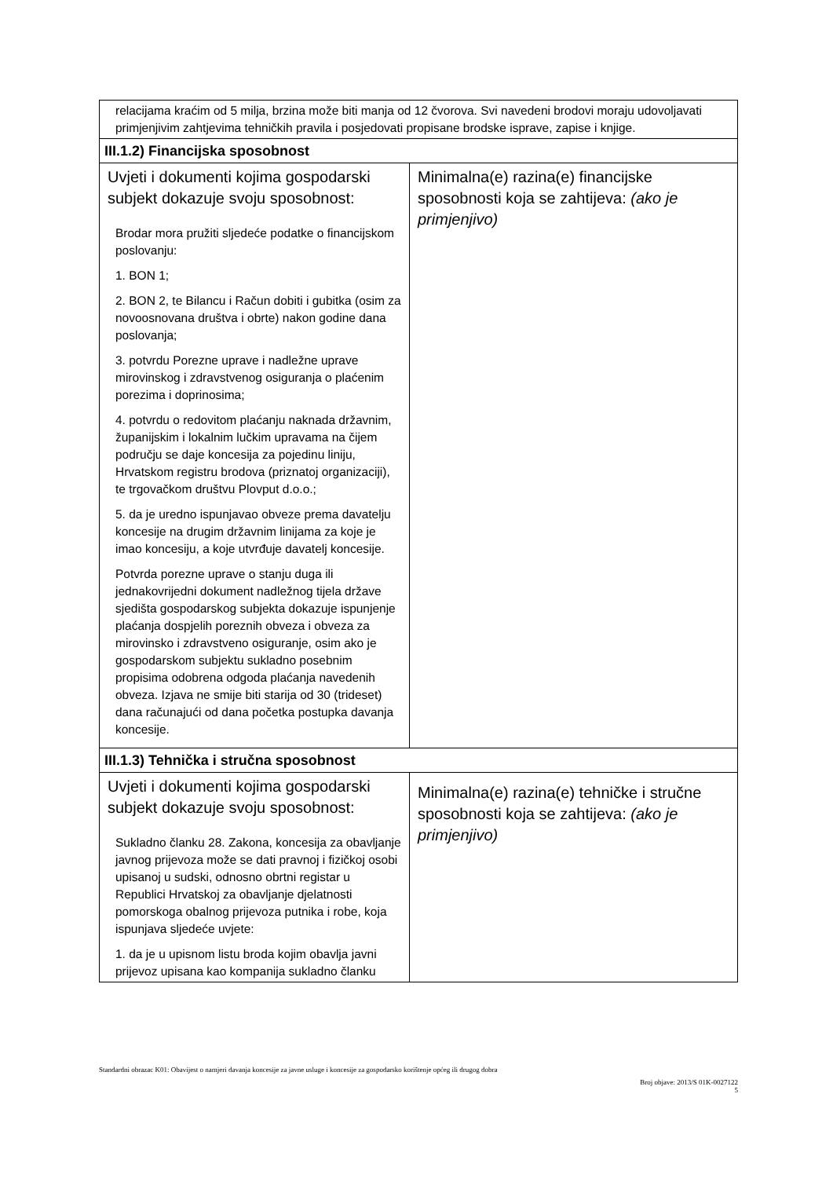| relacijama kraćim od 5 milja, brzina može biti manja od 12 čvorova. Svi navedeni brodovi moraju udovoljavati primjenjivim zahtjevima tehničkih pravila i posjedovati propisane brodske isprave, zapise i knjige. | |
| III.1.2) Financijska sposobnost | |
| Uvjeti i dokumenti kojima gospodarski subjekt dokazuje svoju sposobnost: Brodar mora pružiti sljedeće podatke o financijskom poslovanju: 1. BON 1; 2. BON 2, te Bilancu i Račun dobiti i gubitka (osim za novoosnovana društva i obrte) nakon godine dana poslovanja; 3. potvrdu Porezne uprave i nadležne uprave mirovinskog i zdravstvenog osiguranja o plaćenim porezima i doprinosima; 4. potvrdu o redovitom plaćanju naknada državnim, županijskim i lokalnim lučkim upravama na čijem području se daje koncesija za pojedinu liniju, Hrvatskom registru brodova (priznatoj organizaciji), te trgovačkom društvu Plovput d.o.o.; 5. da je uredno ispunjavao obveze prema davatelju koncesije na drugim državnim linijama za koje je imao koncesiju, a koje utvrđuje davatelj koncesije. Potvrda porezne uprave o stanju duga ili jednakovrijedni dokument nadležnog tijela države sjedišta gospodarskog subjekta dokazuje ispunjenje plaćanja dospjelih poreznih obveza i obveza za mirovinsko i zdravstveno osiguranje, osim ako je gospodarskom subjektu sukladno posebnim propisima odobrena odgoda plaćanja navedenih obveza. Izjava ne smije biti starija od 30 (trideset) dana računajući od dana početka postupka davanja koncesije. | Minimalna(e) razina(e) financijske sposobnosti koja se zahtijeva: (ako je primjenjivo) |
| III.1.3) Tehnička i stručna sposobnost | |
| Uvjeti i dokumenti kojima gospodarski subjekt dokazuje svoju sposobnost: Sukladno članku 28. Zakona, koncesija za obavljanje javnog prijevoza može se dati pravnoj i fizičkoj osobi upisanoj u sudski, odnosno obrtni registar u Republici Hrvatskoj za obavljanje djelatnosti pomorskoga obalnog prijevoza putnika i robe, koja ispunjava sljedeće uvjete: 1. da je u upisnom listu broda kojim obavlja javni prijevoz upisana kao kompanija sukladno članku | Minimalna(e) razina(e) tehničke i stručne sposobnosti koja se zahtijeva: (ako je primjenjivo) |
Standardni obrazac K01: Obavijest o namjeri davanja koncesije za javne usluge i koncesije za gospodarsko korištenje općeg ili drugog dobra
Broj objave: 2013/S 01K-0027122
5